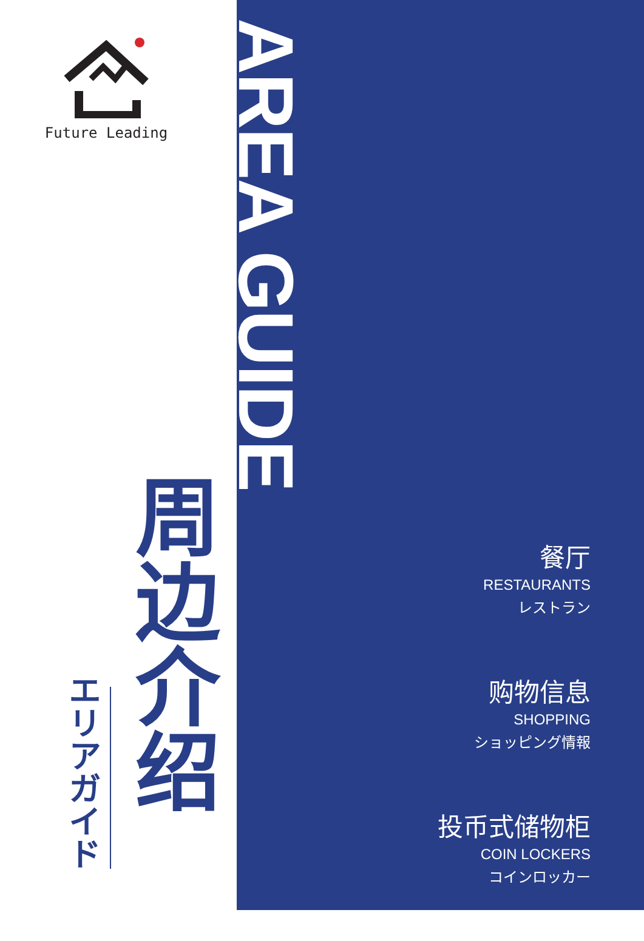Future Leading
AREA GUIDE
周边介绍
エリアガイド
餐厅
RESTAURANTS
レストラン
购物信息
SHOPPING
ショッピング情報
投币式储物柜
COIN LOCKERS
コインロッカー